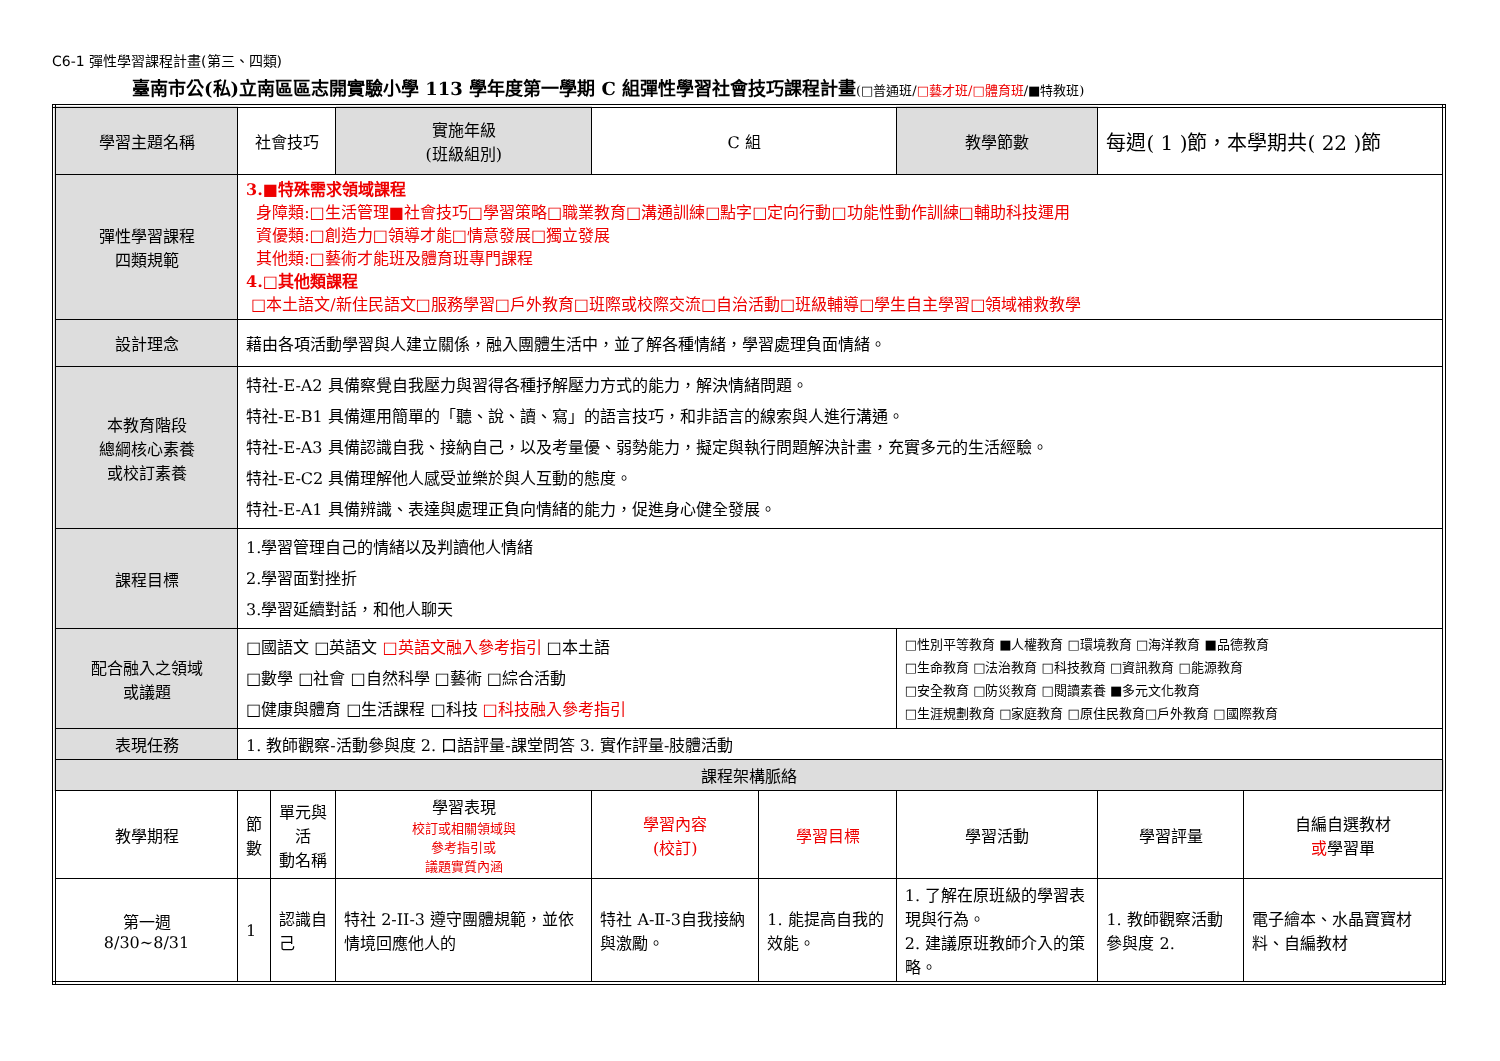C6-1 彈性學習課程計畫(第三、四類)
臺南市公(私)立南區區志開實驗小學 113 學年度第一學期 C 組彈性學習社會技巧課程計畫(□普通班/□藝才班/□體育班/■特教班)
| 學習主題名稱 | 社會技巧 | | 實施年級 (班級組別) | C 組 | | 教學節數 | 每週( 1 )節，本學期共( 22 )節 | |
| 彈性學習課程 四類規範 | 3.■特殊需求領域課程 身障類:□生活管理■社會技巧□學習策略□職業教育□溝通訓練□點字□定向行動□功能性動作訓練□輔助科技運用 資優類:□創造力□領導才能□情意發展□獨立發展 其他類:□藝術才能班及體育班專門課程 4.□其他類課程 □本土語文/新住民語文□服務學習□戶外教育□班際或校際交流□自治活動□班級輔導□學生自主學習□領域補救教學 | | | | | | | |
| 設計理念 | 藉由各項活動學習與人建立關係，融入團體生活中，並了解各種情緒，學習處理負面情緒。 | | | | | | | |
| 本教育階段 總綱核心素養 或校訂素養 | 特社-E-A2 具備察覺自我壓力與習得各種抒解壓力方式的能力，解決情緒問題。 特社-E-B1 具備運用簡單的「聽、說、讀、寫」的語言技巧，和非語言的線索與人進行溝通。 特社-E-A3 具備認識自我、接納自己，以及考量優、弱勢能力，擬定與執行問題解決計畫，充實多元的生活經驗。 特社-E-C2 具備理解他人感受並樂於與人互動的態度。 特社-E-A1 具備辨識、表達與處理正負向情緒的能力，促進身心健全發展。 | | | | | | | |
| 課程目標 | 1.學習管理自己的情緒以及判讀他人情緒 2.學習面對挫折 3.學習延續對話，和他人聊天 | | | | | | | |
| 配合融入之領域 或議題 | □國語文 □英語文 □英語文融入參考指引 □本土語 □數學 □社會 □自然科學 □藝術 □綜合活動 □健康與體育 □生活課程 □科技 □科技融入參考指引 | | | | | □性別平等教育 ■人權教育 □環境教育 □海洋教育 ■品德教育 □生命教育 □法治教育 □科技教育 □資訊教育 □能源教育 □安全教育 □防災教育 □閱讀素養 ■多元文化教育 □生涯規劃教育 □家庭教育 □原住民教育□戶外教育 □國際教育 | | |
| 表現任務 | 1. 教師觀察-活動參與度 2. 口語評量-課堂問答 3. 實作評量-肢體活動 | | | | | | | |
| 課程架構脈絡 | | | | | | | | |
| 教學期程 | 節 數 | 單元與活 動名稱 | 學習表現 校訂或相關領域與 參考指引或 議題實質內涵 | 學習內容 (校訂) | 學習目標 | 學習活動 | 學習評量 | 自編自選教材 或 學習單 |
| 第一週 8/30~8/31 | 1 | 認識自己 | 特社 2-II-3 遵守團體規範，並依情境回應他人的 | 特社 A-Ⅱ-3自我接納與激勵。 | 1. 能提高自我的效能。 | 1. 了解在原班級的學習表現與行為。 2. 建議原班教師介入的策略。 | 1. 教師觀察活動參與度 2. | 電子繪本、水晶寶寶材料、自編教材 |